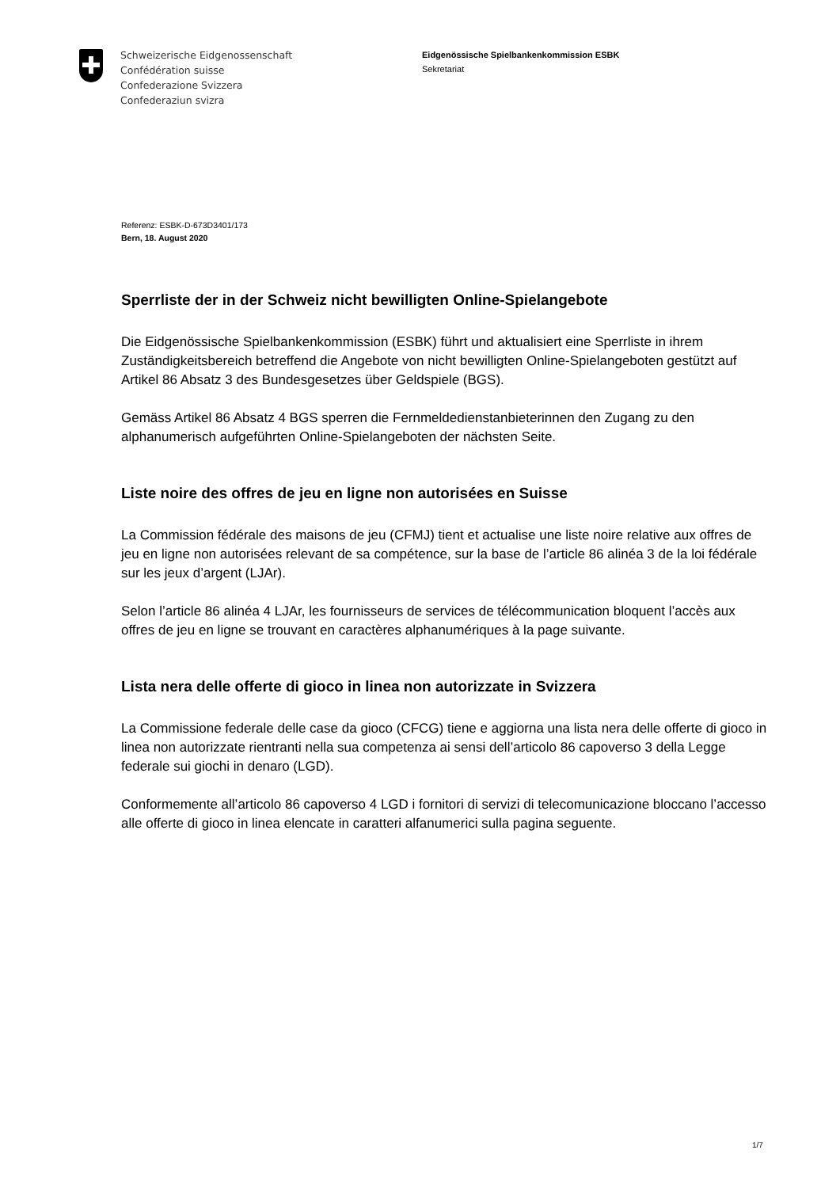Schweizerische Eidgenossenschaft
Confédération suisse
Confederazione Svizzera
Confederaziun svizra
Eidgenössische Spielbankenkommission ESBK
Sekretariat
Referenz: ESBK-D-673D3401/173
Bern, 18. August 2020
Sperrliste der in der Schweiz nicht bewilligten Online-Spielangebote
Die Eidgenössische Spielbankenkommission (ESBK) führt und aktualisiert eine Sperrliste in ihrem Zuständigkeitsbereich betreffend die Angebote von nicht bewilligten Online-Spielangeboten gestützt auf Artikel 86 Absatz 3 des Bundesgesetzes über Geldspiele (BGS).
Gemäss Artikel 86 Absatz 4 BGS sperren die Fernmeldedienstanbieterinnen den Zugang zu den alphanumerisch aufgeführten Online-Spielangeboten der nächsten Seite.
Liste noire des offres de jeu en ligne non autorisées en Suisse
La Commission fédérale des maisons de jeu (CFMJ) tient et actualise une liste noire relative aux offres de jeu en ligne non autorisées relevant de sa compétence, sur la base de l’article 86 alinéa 3 de la loi fédérale sur les jeux d’argent (LJAr).
Selon l’article 86 alinéa 4 LJAr, les fournisseurs de services de télécommunication bloquent l’accès aux offres de jeu en ligne se trouvant en caractères alphanumériques à la page suivante.
Lista nera delle offerte di gioco in linea non autorizzate in Svizzera
La Commissione federale delle case da gioco (CFCG) tiene e aggiorna una lista nera delle offerte di gioco in linea non autorizzate rientranti nella sua competenza ai sensi dell’articolo 86 capoverso 3 della Legge federale sui giochi in denaro (LGD).
Conformemente all’articolo 86 capoverso 4 LGD i fornitori di servizi di telecomunicazione bloccano l’accesso alle offerte di gioco in linea elencate in caratteri alfanumerici sulla pagina seguente.
1/7